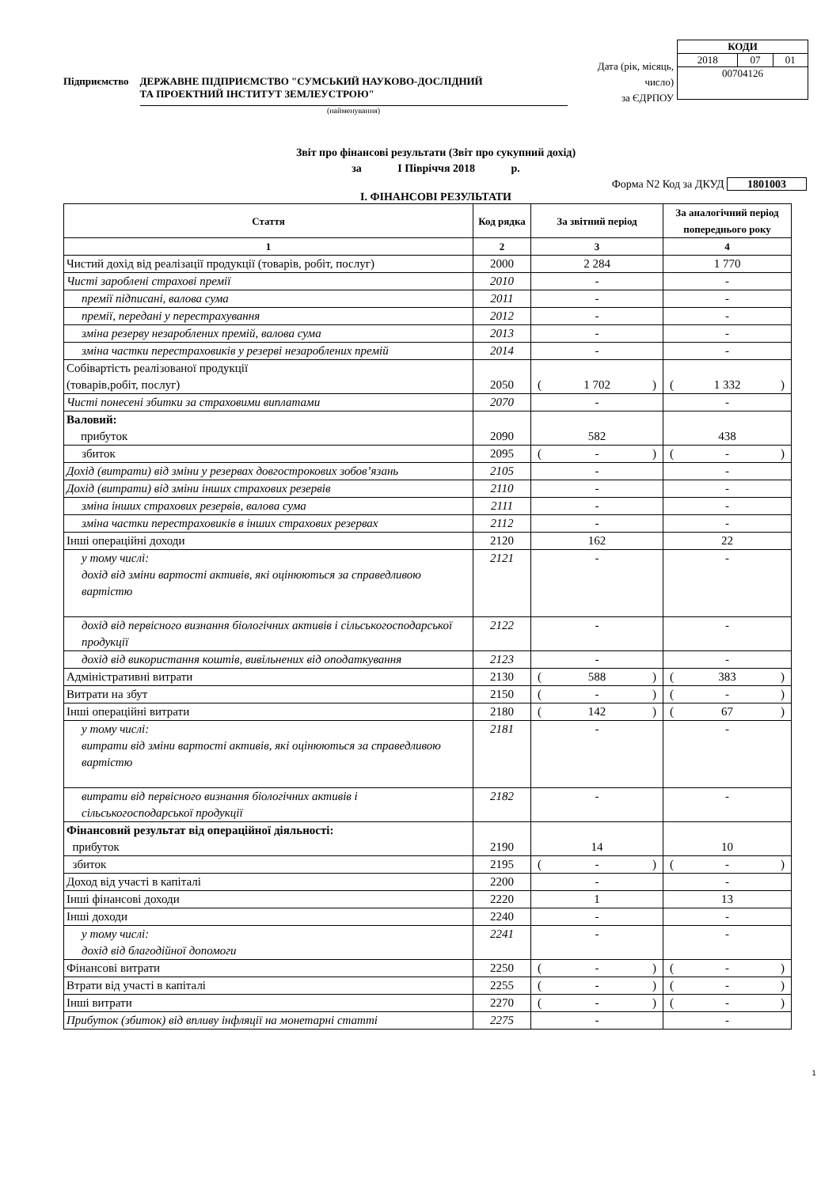Підприємство ДЕРЖАВНЕ ПІДПРИЄМСТВО "СУМСЬКИЙ НАУКОВО-ДОСЛІДНИЙ
ТА ПРОЕКТНИЙ ІНСТИТУТ ЗЕМЛЕУСТРОЮ"
(найменування)
Дата (рік, місяць, число)
за ЄДРПОУ
| КОДИ | | |
| 2018 | 07 | 01 |
| 00704126 | | |
Звіт про фінансові результати (Звіт про сукупний дохід)
за I Півріччя 2018 р.
Форма N2 Код за ДКУД 1801003
I. ФІНАНСОВІ РЕЗУЛЬТАТИ
| Стаття | Код рядка | За звітний період | За аналогічний період попереднього року |
| --- | --- | --- | --- |
| 1 | 2 | 3 | 4 |
| Чистий дохід від реалізації продукції (товарів, робіт, послуг) | 2000 | 2 284 | 1 770 |
| Чисті зароблені страхові премії | 2010 | - | - |
| премії підписані, валова сума | 2011 | - | - |
| премії, передані у перестрахування | 2012 | - | - |
| зміна резерву незароблених премій, валова сума | 2013 | - | - |
| зміна частки перестраховиків у резерві незароблених премій | 2014 | - | - |
| Собівартість реалізованої продукції (товарів,робіт, послуг) | 2050 | ( 1 702 ) | ( 1 332 ) |
| Чисті понесені збитки за страховими виплатами | 2070 | - | - |
| Валовий: прибуток | 2090 | 582 | 438 |
| збиток | 2095 | ( - ) | ( - ) |
| Дохід (витрати) від зміни у резервах довгострокових зобов’язань | 2105 | - | - |
| Дохід (витрати) від зміни інших страхових резервів | 2110 | - | - |
| зміна інших страхових резервів, валова сума | 2111 | - | - |
| зміна частки перестраховиків в інших страхових резервах | 2112 | - | - |
| Інші операційні доходи | 2120 | 162 | 22 |
| у тому числі: дохід від зміни вартості активів, які оцінюються за справедливою вартістю | 2121 | - | - |
| дохід від первісного визнання біологічних активів і сільськогосподарської продукції | 2122 | - | - |
| дохід від використання коштів, вивільнених від оподаткування | 2123 | - | - |
| Адміністративні витрати | 2130 | ( 588 ) | ( 383 ) |
| Витрати на збут | 2150 | ( - ) | ( - ) |
| Інші операційні витрати | 2180 | ( 142 ) | ( 67 ) |
| у тому числі: витрати від зміни вартості активів, які оцінюються за справедливою вартістю | 2181 | - | - |
| витрати від первісного визнання біологічних активів і сільськогосподарської продукції | 2182 | - | - |
| Фінансовий результат від операційної діяльності: прибуток | 2190 | 14 | 10 |
| збиток | 2195 | ( - ) | ( - ) |
| Доход від участі в капіталі | 2200 | - | - |
| Інші фінансові доходи | 2220 | 1 | 13 |
| Інші доходи | 2240 | - | - |
| у тому числі: дохід від благодійної допомоги | 2241 | - | - |
| Фінансові витрати | 2250 | ( - ) | ( - ) |
| Втрати від участі в капіталі | 2255 | ( - ) | ( - ) |
| Інші витрати | 2270 | ( - ) | ( - ) |
| Прибуток (збиток) від впливу інфляції на монетарні статті | 2275 | - | - |
1